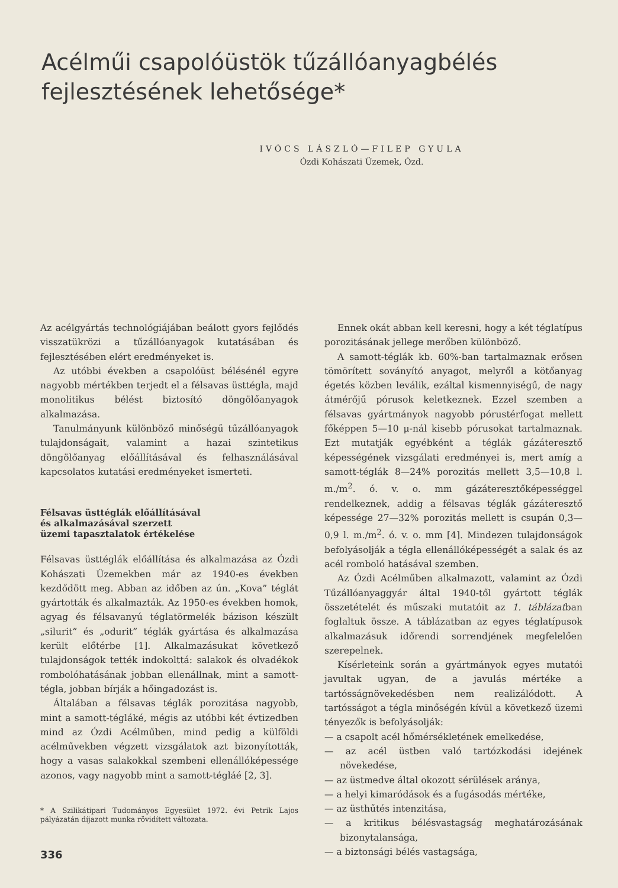Acélműi csapolóüstök tűzállóanyagbélés
fejlesztésének lehetősége*
IVÓCS LÁSZLÓ—FILEP GYULA
Ózdi Kohászati Üzemek, Ózd.
Az acélgyártás technológiájában beálott gyors fejlődés visszatükrözi a tűzállóanyagok kutatásában és fejlesztésében elért eredményeket is.
Az utóbbi években a csapolóüst bélésénél egyre nagyobb mértékben terjedt el a félsavas üsttégla, majd monolitikus bélést biztosító döngölőanyagok alkalmazása.
Tanulmányunk különböző minőségű tűzállóanyagok tulajdonságait, valamint a hazai szintetikus döngölőanyag előállításával és felhasználásával kapcsolatos kutatási eredményeket ismerteti.
Félsavas üsttéglák előállításával
és alkalmazásával szerzett
üzemi tapasztalatok értékelése
Félsavas üsttéglák előállítása és alkalmazása az Ózdi Kohászati Üzemekben már az 1940-es években kezdődött meg. Abban az időben az ún. „Kova” téglát gyártották és alkalmazták. Az 1950-es években homok, agyag és félsavanyú téglatörmelék bázison készült „silurit” és „odurit” téglák gyártása és alkalmazása került előtérbe [1]. Alkalmazásukat következő tulajdonságok tették indokolttá: salakok és olvadékok rombolóhatásának jobban ellenállnak, mint a samott-tégla, jobban bírják a hőingadozást is.
Általában a félsavas téglák porozitása nagyobb, mint a samott-tégláké, mégis az utóbbi két évtizedben mind az Ózdi Acélműben, mind pedig a külföldi acélművekben végzett vizsgálatok azt bizonyították, hogy a vasas salakokkal szembeni ellenállóképessége azonos, vagy nagyobb mint a samott-tégláé [2, 3].
* A Szilikátipari Tudományos Egyesület 1972. évi Petrik Lajos pályázatán díjazott munka rövidített változata.
336
Ennek okát abban kell keresni, hogy a két téglatípus porozitásának jellege merőben különböző.
A samott-téglák kb. 60%-ban tartalmaznak erősen tömörített soványító anyagot, melyről a kötőanyag égetés közben leválik, ezáltal kismennyiségű, de nagy átmérőjű pórusok keletkeznek. Ezzel szemben a félsavas gyártmányok nagyobb pórustérfogat mellett főképpen 5—10 μ-nál kisebb pórusokat tartalmaznak. Ezt mutatják egyébként a téglák gázáteresztő képességének vizsgálati eredményei is, mert amíg a samott-téglák 8—24% porozitás mellett 3,5—10,8 l. m./m<sup>2</sup>. ó. v. o. mm gázáteresztőképességgel rendelkeznek, addig a félsavas téglák gázáteresztő képessége 27—32% porozitás mellett is csupán 0,3—0,9 l. m./m<sup>2</sup>. ó. v. o. mm [4]. Mindezen tulajdonságok befolyásolják a tégla ellenállóképességét a salak és az acél romboló hatásával szemben.
Az Ózdi Acélműben alkalmazott, valamint az Ózdi Tűzállóanyaggyár által 1940-től gyártott téglák összetételét és műszaki mutatóit az 1. táblázatban foglaltuk össze. A táblázatban az egyes téglatípusok alkalmazásuk időrendi sorrendjének megfelelően szerepelnek.
Kísérleteink során a gyártmányok egyes mutatói javultak ugyan, de a javulás mértéke a tartósságnövekedésben nem realizálódott. A tartósságot a tégla minőségén kívül a következő üzemi tényezők is befolyásolják:
— a csapolt acél hőmérsékletének emelkedése,
— az acél üstben való tartózkodási idejének növekedése,
— az üstmedve által okozott sérülések aránya,
— a helyi kimaródások és a fugásodás mértéke,
— az üsthűtés intenzitása,
— a kritikus bélésvastagság meghatározásának bizonytalansága,
— a biztonsági bélés vastagsága,